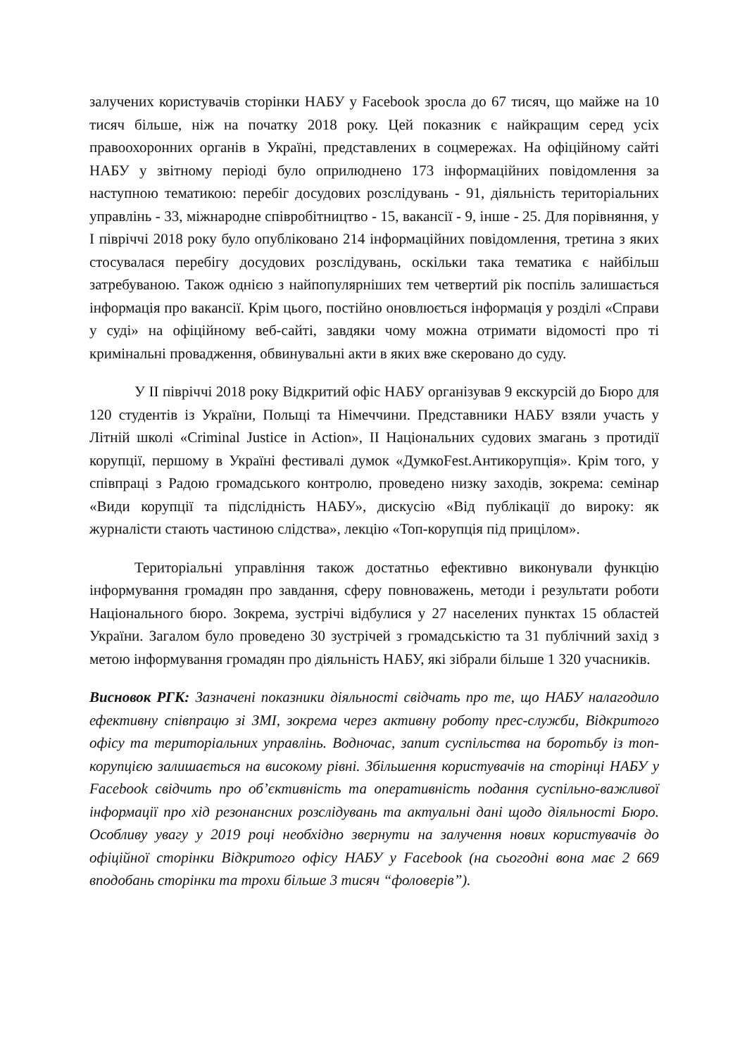залучених користувачів сторінки НАБУ у Facebook зросла до 67 тисяч, що майже на 10 тисяч більше, ніж на початку 2018 року. Цей показник є найкращим серед усіх правоохоронних органів в Україні, представлених в соцмережах. На офіційному сайті НАБУ у звітному періоді було оприлюднено 173 інформаційних повідомлення за наступною тематикою: перебіг досудових розслідувань - 91, діяльність територіальних управлінь - 33, міжнародне співробітництво - 15, вакансії - 9, інше - 25. Для порівняння, у І півріччі 2018 року було опубліковано 214 інформаційних повідомлення, третина з яких стосувалася перебігу досудових розслідувань, оскільки така тематика є найбільш затребуваною. Також однією з найпопулярніших тем четвертий рік поспіль залишається інформація про вакансії. Крім цього, постійно оновлюється інформація у розділі «Справи у суді» на офіційному веб-сайті, завдяки чому можна отримати відомості про ті кримінальні провадження, обвинувальні акти в яких вже скеровано до суду.
У ІІ півріччі 2018 року Відкритий офіс НАБУ організував 9 екскурсій до Бюро для 120 студентів із України, Польщі та Німеччини. Представники НАБУ взяли участь у Літній школі «Criminal Justice in Action», ІІ Національних судових змагань з протидії корупції, першому в Україні фестивалі думок «ДумкоFest.Антикорупція». Крім того, у співпраці з Радою громадського контролю, проведено низку заходів, зокрема: семінар «Види корупції та підслідність НАБУ», дискусію «Від публікації до вироку: як журналісти стають частиною слідства», лекцію «Топ-корупція під прицілом».
Територіальні управління також достатньо ефективно виконували функцію інформування громадян про завдання, сферу повноважень, методи і результати роботи Національного бюро. Зокрема, зустрічі відбулися у 27 населених пунктах 15 областей України. Загалом було проведено 30 зустрічей з громадськістю та 31 публічний захід з метою інформування громадян про діяльність НАБУ, які зібрали більше 1 320 учасників.
Висновок РГК: Зазначені показники діяльності свідчать про те, що НАБУ налагодило ефективну співпрацю зі ЗМІ, зокрема через активну роботу прес-служби, Відкритого офісу та територіальних управлінь. Водночас, запит суспільства на боротьбу із топ-корупцією залишається на високому рівні. Збільшення користувачів на сторінці НАБУ у Facebook свідчить про об’єктивність та оперативність подання суспільно-важливої інформації про хід резонансних розслідувань та актуальні дані щодо діяльності Бюро. Особливу увагу у 2019 році необхідно звернути на залучення нових користувачів до офіційної сторінки Відкритого офісу НАБУ у Facebook (на сьогодні вона має 2 669 вподобань сторінки та трохи більше 3 тисяч “фоловерів”).